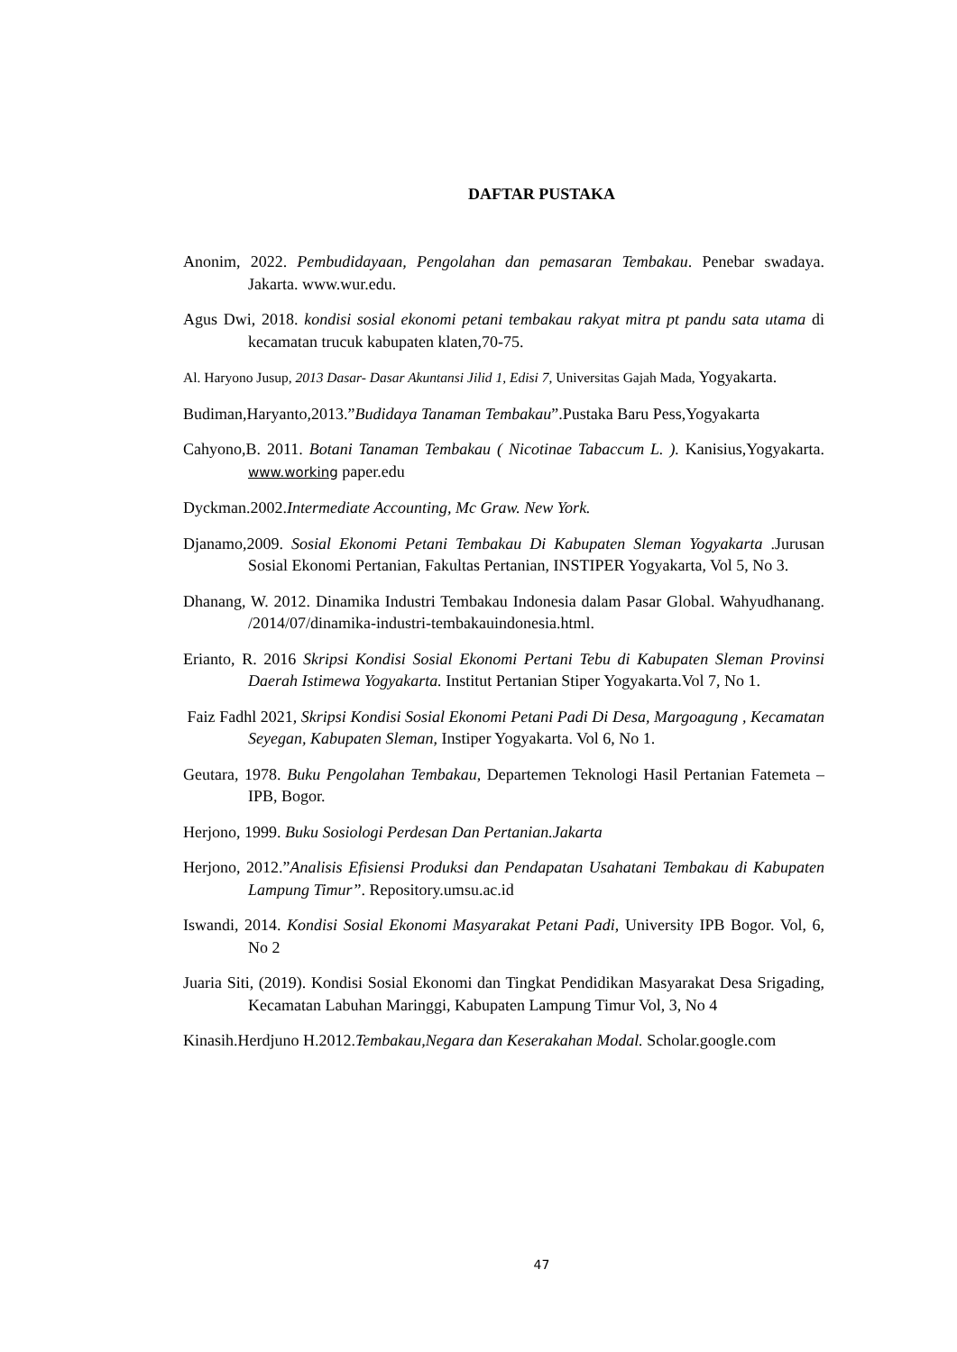DAFTAR PUSTAKA
Anonim, 2022. Pembudidayaan, Pengolahan dan pemasaran Tembakau. Penebar swadaya. Jakarta. www.wur.edu.
Agus Dwi, 2018. kondisi sosial ekonomi petani tembakau rakyat mitra pt pandu sata utama di kecamatan trucuk kabupaten klaten,70-75.
Al. Haryono Jusup, 2013 Dasar- Dasar Akuntansi Jilid 1, Edisi 7, Universitas Gajah Mada, Yogyakarta.
Budiman,Haryanto,2013.”Budidaya Tanaman Tembakau”.Pustaka Baru Pess,Yogyakarta
Cahyono,B. 2011. Botani Tanaman Tembakau ( Nicotinae Tabaccum L. ). Kanisius,Yogyakarta. www.working paper.edu
Dyckman.2002.Intermediate Accounting, Mc Graw. New York.
Djanamo,2009. Sosial Ekonomi Petani Tembakau Di Kabupaten Sleman Yogyakarta .Jurusan Sosial Ekonomi Pertanian, Fakultas Pertanian, INSTIPER Yogyakarta, Vol 5, No 3.
Dhanang, W. 2012. Dinamika Industri Tembakau Indonesia dalam Pasar Global. Wahyudhanang. /2014/07/dinamika-industri-tembakauindonesia.html.
Erianto, R. 2016 Skripsi Kondisi Sosial Ekonomi Pertani Tebu di Kabupaten Sleman Provinsi Daerah Istimewa Yogyakarta. Institut Pertanian Stiper Yogyakarta.Vol 7, No 1.
Faiz Fadhl 2021, Skripsi Kondisi Sosial Ekonomi Petani Padi Di Desa, Margoagung , Kecamatan Seyegan, Kabupaten Sleman, Instiper Yogyakarta. Vol 6, No 1.
Geutara, 1978. Buku Pengolahan Tembakau, Departemen Teknologi Hasil Pertanian Fatemeta – IPB, Bogor.
Herjono, 1999. Buku Sosiologi Perdesan Dan Pertanian.Jakarta
Herjono, 2012.”Analisis Efisiensi Produksi dan Pendapatan Usahatani Tembakau di Kabupaten Lampung Timur”. Repository.umsu.ac.id
Iswandi, 2014. Kondisi Sosial Ekonomi Masyarakat Petani Padi, University IPB Bogor. Vol, 6, No 2
Juaria Siti, (2019). Kondisi Sosial Ekonomi dan Tingkat Pendidikan Masyarakat Desa Srigading, Kecamatan Labuhan Maringgi, Kabupaten Lampung Timur Vol, 3, No 4
Kinasih.Herdjuno H.2012.Tembakau,Negara dan Keserakahan Modal. Scholar.google.com
47